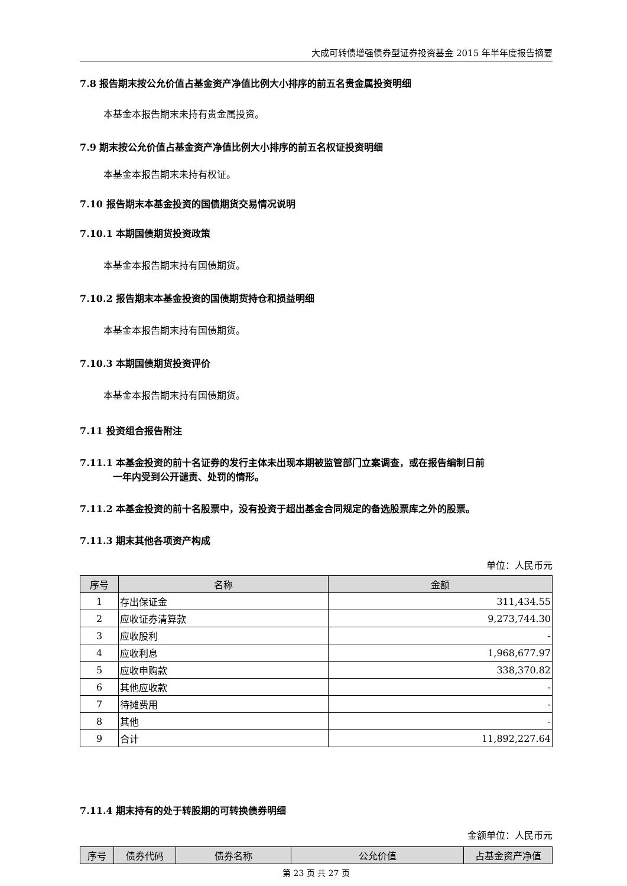大成可转债增强债券型证券投资基金 2015 年半年度报告摘要
7.8 报告期末按公允价值占基金资产净值比例大小排序的前五名贵金属投资明细
本基金本报告期末未持有贵金属投资。
7.9 期末按公允价值占基金资产净值比例大小排序的前五名权证投资明细
本基金本报告期末未持有权证。
7.10 报告期末本基金投资的国债期货交易情况说明
7.10.1 本期国债期货投资政策
本基金本报告期末持有国债期货。
7.10.2 报告期末本基金投资的国债期货持仓和损益明细
本基金本报告期末持有国债期货。
7.10.3 本期国债期货投资评价
本基金本报告期末持有国债期货。
7.11 投资组合报告附注
7.11.1 本基金投资的前十名证券的发行主体未出现本期被监管部门立案调查，或在报告编制日前
一年内受到公开谴责、处罚的情形。
7.11.2 本基金投资的前十名股票中，没有投资于超出基金合同规定的备选股票库之外的股票。
7.11.3 期末其他各项资产构成
单位：人民币元
| 序号 | 名称 | 金额 |
| --- | --- | --- |
| 1 | 存出保证金 | 311,434.55 |
| 2 | 应收证券清算款 | 9,273,744.30 |
| 3 | 应收股利 | - |
| 4 | 应收利息 | 1,968,677.97 |
| 5 | 应收申购款 | 338,370.82 |
| 6 | 其他应收款 | - |
| 7 | 待摊费用 | - |
| 8 | 其他 | - |
| 9 | 合计 | 11,892,227.64 |
7.11.4 期末持有的处于转股期的可转换债券明细
金额单位：人民币元
| 序号 | 债券代码 | 债券名称 | 公允价值 | 占基金资产净值 |
| --- | --- | --- | --- | --- |
第 23 页 共 27 页